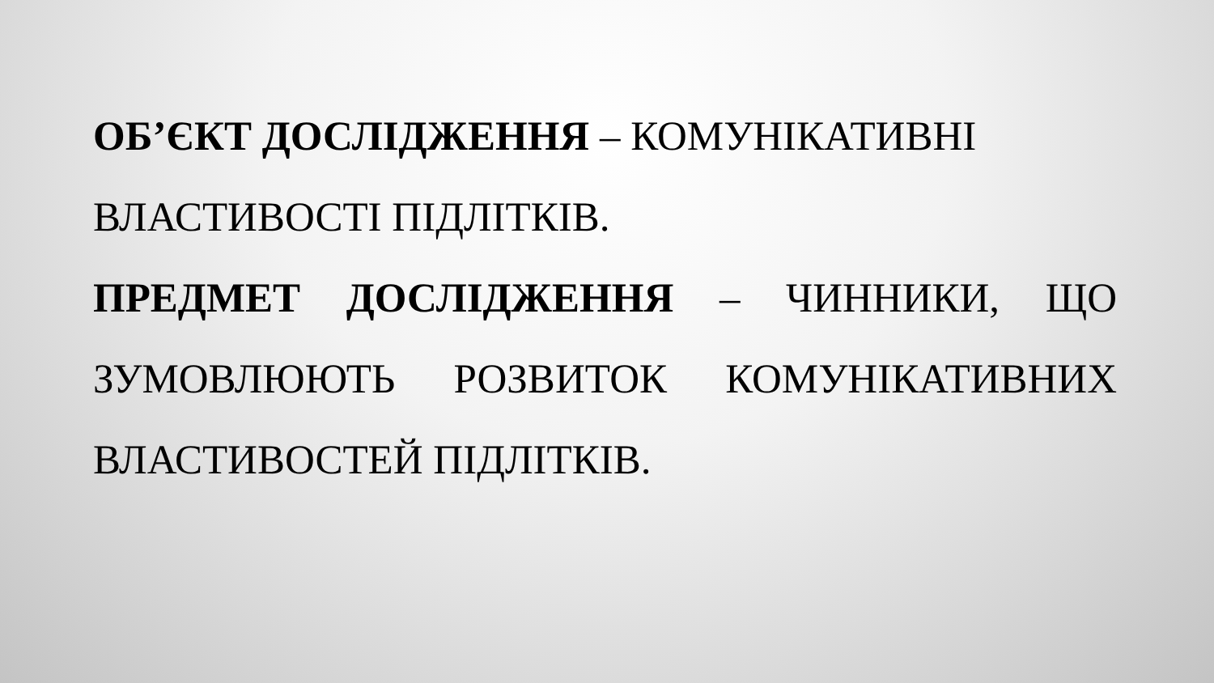ОБ’ЄКТ ДОСЛІДЖЕННЯ – КОМУНІКАТИВНІ ВЛАСТИВОСТІ ПІДЛІТКІВ.
ПРЕДМЕТ ДОСЛІДЖЕННЯ – ЧИННИКИ, ЩО ЗУМОВЛЮЮТЬ РОЗВИТОК КОМУНІКАТИВНИХ ВЛАСТИВОСТЕЙ ПІДЛІТКІВ.